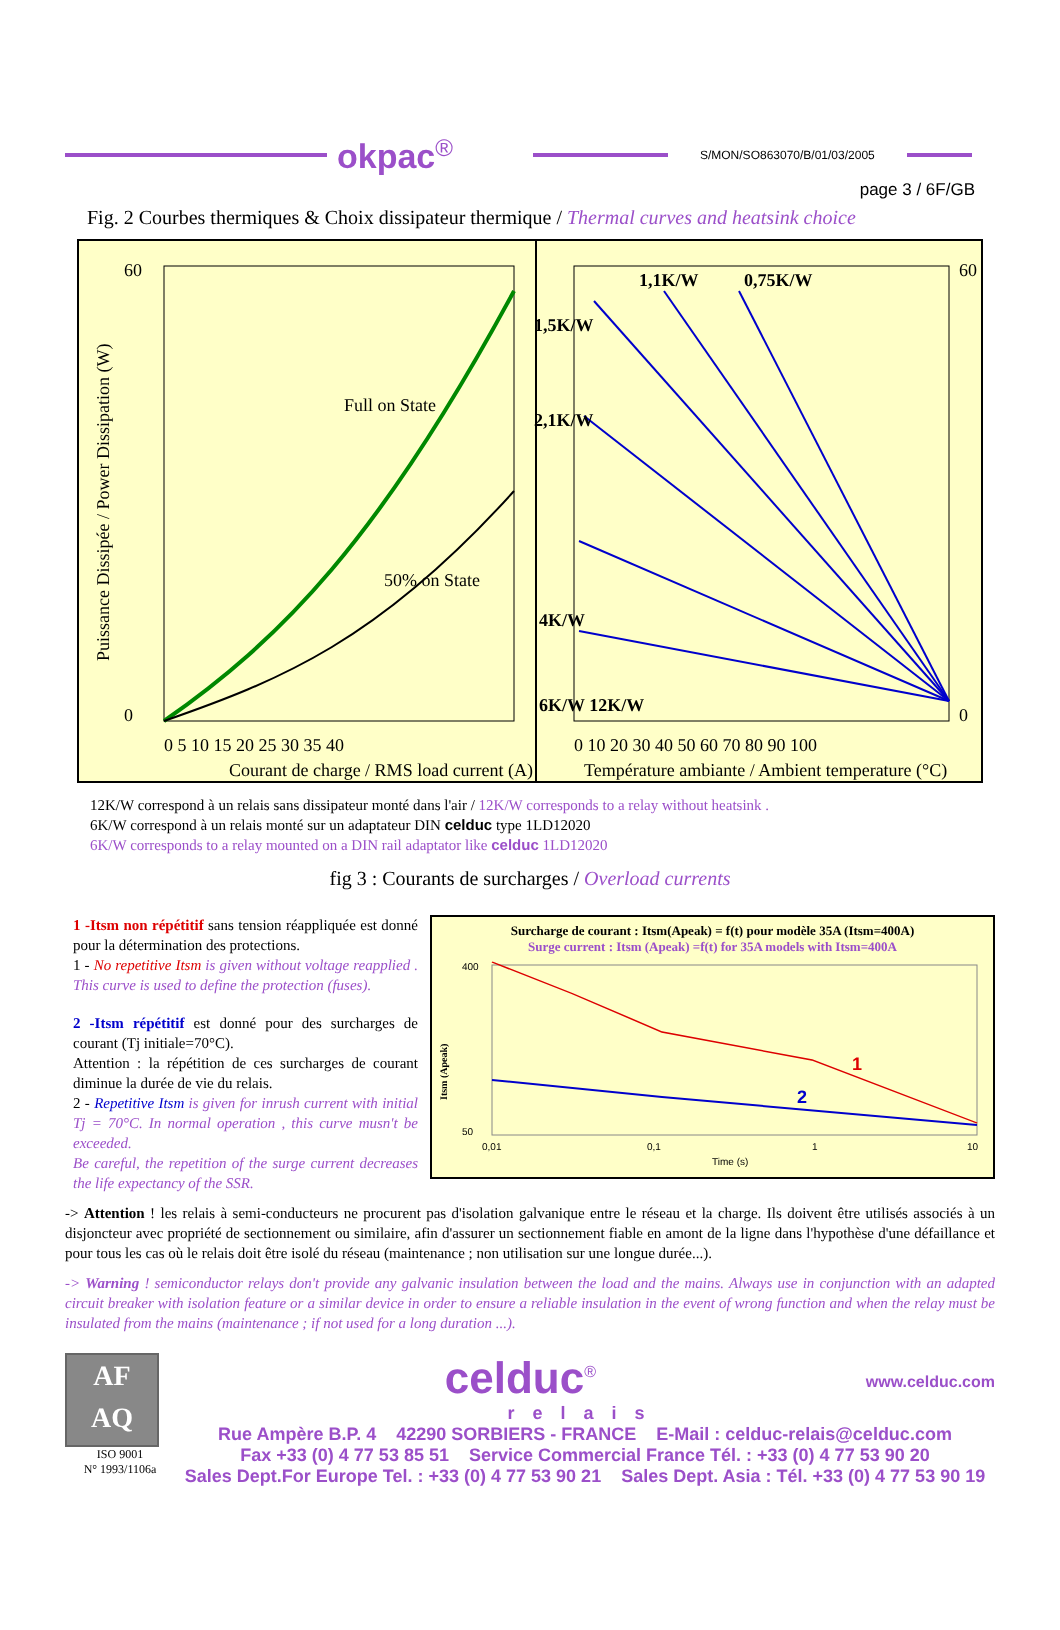okpac<sup>®</sup>
S/MON/SO863070/B/01/03/2005
page 3 / 6F/GB
Fig. 2 Courbes thermiques & Choix dissipateur thermique / Thermal curves and heatsink choice
Puissance Dissipée / Power Dissipation (W)
60
0
60
0
Full on State
50% on State
1,5K/W
1,1K/W
0,75K/W
2,1K/W
4K/W
6K/W 12K/W
0 5 10 15 20 25 30 35 40
0 10 20 30 40 50 60 70 80 90 100
Courant de charge / RMS load current (A)
Température ambiante / Ambient temperature (°C)
12K/W correspond à un relais sans dissipateur monté dans l'air / 12K/W corresponds to a relay without heatsink .
6K/W correspond à un relais monté sur un adaptateur DIN celduc type 1LD12020
6K/W corresponds to a relay mounted on a DIN rail adaptator like celduc 1LD12020
fig 3 : Courants de surcharges / Overload currents
1 -Itsm non répétitif sans tension réappliquée est donné pour la détermination des protections.
1 - No repetitive Itsm is given without voltage reapplied . This curve is used to define the protection (fuses).
2 -Itsm répétitif est donné pour des surcharges de courant (Tj initiale=70°C).
Attention : la répétition de ces surcharges de courant diminue la durée de vie du relais.
2 - Repetitive Itsm is given for inrush current with initial Tj = 70°C. In normal operation , this curve musn't be exceeded.
Be careful, the repetition of the surge current decreases the life expectancy of the SSR.
Surcharge de courant : Itsm(Apeak) = f(t) pour modèle 35A (Itsm=400A)
Surge current : Itsm (Apeak) =f(t) for 35A models with Itsm=400A
1
2
400
50
Itsm (Apeak)
0,01
0,1
1
10
Time (s)
-> Attention ! les relais à semi-conducteurs ne procurent pas d'isolation galvanique entre le réseau et la charge. Ils doivent être utilisés associés à un disjoncteur avec propriété de sectionnement ou similaire, afin d'assurer un sectionnement fiable en amont de la ligne dans l'hypothèse d'une défaillance et pour tous les cas où le relais doit être isolé du réseau (maintenance ; non utilisation sur une longue durée...).
-> Warning ! semiconductor relays don't provide any galvanic insulation between the load and the mains. Always use in conjunction with an adapted circuit breaker with isolation feature or a similar device in order to ensure a reliable insulation in the event of wrong function and when the relay must be insulated from the mains (maintenance ; if not used for a long duration ...).
AF
AQ
ISO 9001
N° 1993/1106a
celduc<sup>®</sup> www.celduc.com
relais
Rue Ampère B.P. 4 42290 SORBIERS - FRANCE E-Mail : celduc-relais@celduc.com
Fax +33 (0) 4 77 53 85 51 Service Commercial France Tél. : +33 (0) 4 77 53 90 20
Sales Dept.For Europe Tel. : +33 (0) 4 77 53 90 21 Sales Dept. Asia : Tél. +33 (0) 4 77 53 90 19